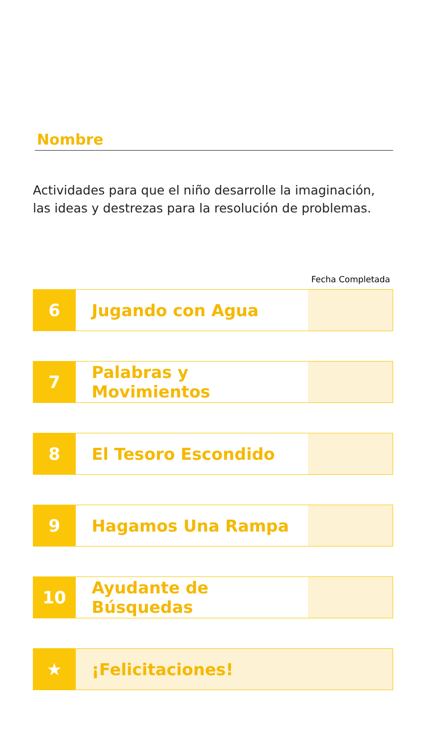Nombre
Actividades para que el niño desarrolle la imaginación,
las ideas y destrezas para la resolución de problemas.
Fecha Completada
| 6 | Jugando con Agua | |
| 7 | Palabras y Movimientos | |
| 8 | El Tesoro Escondido | |
| 9 | Hagamos Una Rampa | |
| 10 | Ayudante de Búsquedas | |
| ★ | ¡Felicitaciones! | |